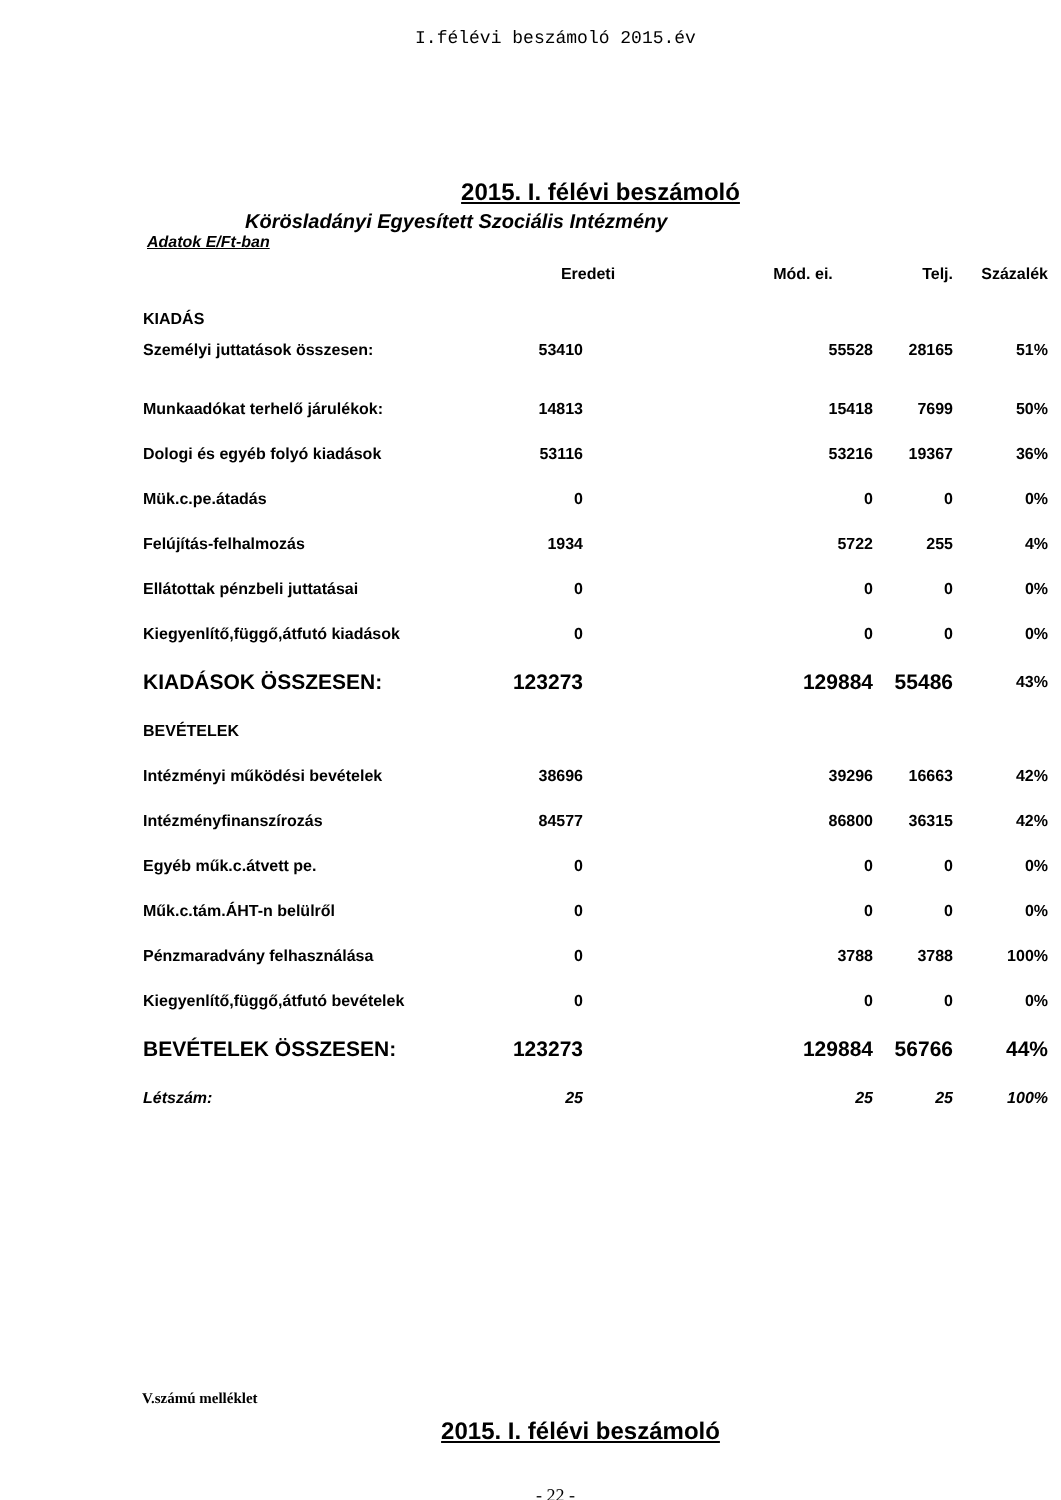I.félévi beszámoló 2015.év
2015. I. félévi beszámoló
Körösladányi Egyesített Szociális Intézmény
Adatok E/Ft-ban
| | Eredeti | Mód. ei. | Telj. | Százalék |
| KIADÁS | | | | |
| Személyi juttatások összesen: | 53410 | 55528 | 28165 | 51% |
| Munkaadókat terhelő járulékok: | 14813 | 15418 | 7699 | 50% |
| Dologi és egyéb folyó kiadások | 53116 | 53216 | 19367 | 36% |
| Mük.c.pe.átadás | 0 | 0 | 0 | 0% |
| Felújítás-felhalmozás | 1934 | 5722 | 255 | 4% |
| Ellátottak pénzbeli juttatásai | 0 | 0 | 0 | 0% |
| Kiegyenlítő,függő,átfutó kiadások | 0 | 0 | 0 | 0% |
| KIADÁSOK ÖSSZESEN: | 123273 | 129884 | 55486 | 43% |
| BEVÉTELEK | | | | |
| Intézményi működési bevételek | 38696 | 39296 | 16663 | 42% |
| Intézményfinanszírozás | 84577 | 86800 | 36315 | 42% |
| Egyéb műk.c.átvett pe. | 0 | 0 | 0 | 0% |
| Műk.c.tám.ÁHT-n belülről | 0 | 0 | 0 | 0% |
| Pénzmaradvány felhasználása | 0 | 3788 | 3788 | 100% |
| Kiegyenlítő,függő,átfutó bevételek | 0 | 0 | 0 | 0% |
| BEVÉTELEK ÖSSZESEN: | 123273 | 129884 | 56766 | 44% |
| Létszám: | 25 | 25 | 25 | 100% |
V.számú melléklet
2015. I. félévi beszámoló
- 22 -